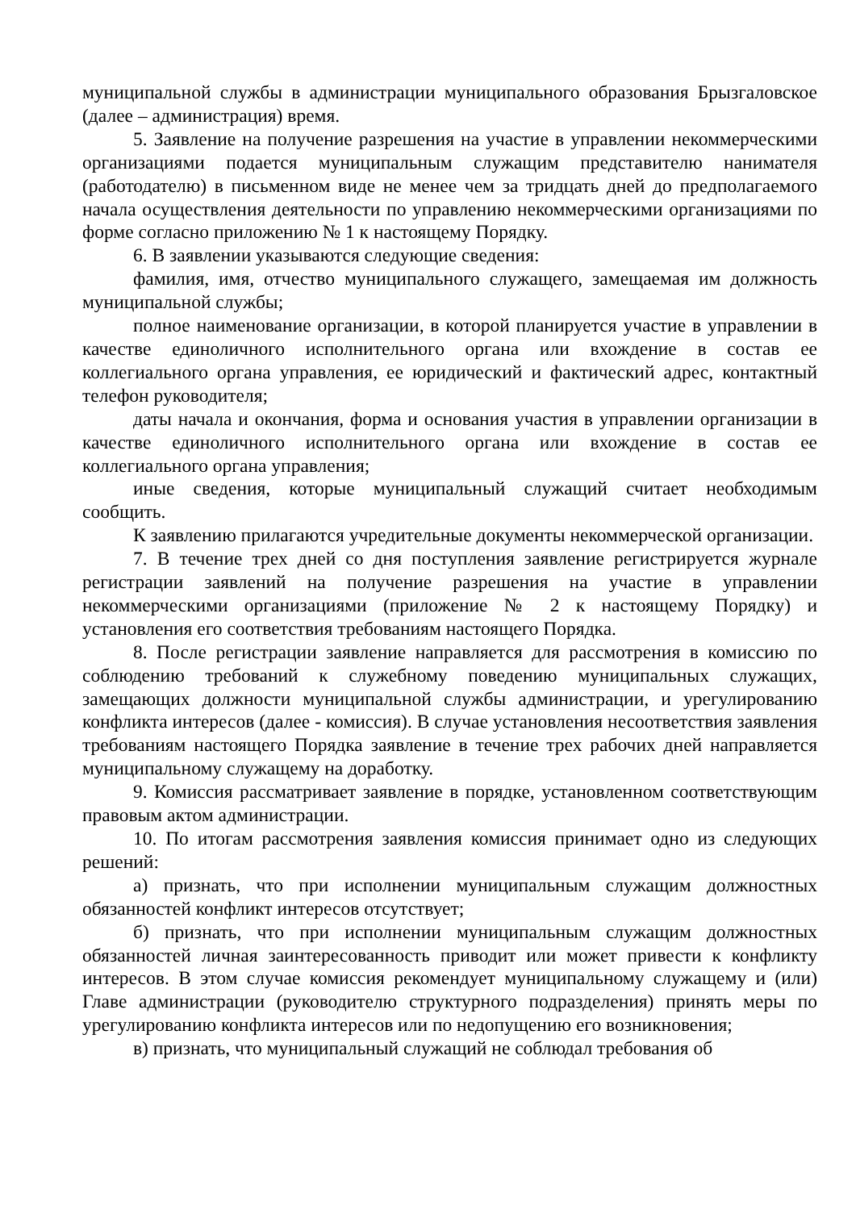муниципальной службы в администрации муниципального образования Брызгаловское (далее – администрация) время.
5. Заявление на получение разрешения на участие в управлении некоммерческими организациями подается муниципальным служащим представителю нанимателя (работодателю) в письменном виде не менее чем за тридцать дней до предполагаемого начала осуществления деятельности по управлению некоммерческими организациями по форме согласно приложению № 1 к настоящему Порядку.
6. В заявлении указываются следующие сведения:
фамилия, имя, отчество муниципального служащего, замещаемая им должность муниципальной службы;
полное наименование организации, в которой планируется участие в управлении в качестве единоличного исполнительного органа или вхождение в состав ее коллегиального органа управления, ее юридический и фактический адрес, контактный телефон руководителя;
даты начала и окончания, форма и основания участия в управлении организации в качестве единоличного исполнительного органа или вхождение в состав ее коллегиального органа управления;
иные сведения, которые муниципальный служащий считает необходимым сообщить.
К заявлению прилагаются учредительные документы некоммерческой организации.
7. В течение трех дней со дня поступления заявление регистрируется журнале регистрации заявлений на получение разрешения на участие в управлении некоммерческими организациями (приложение № 2 к настоящему Порядку) и установления его соответствия требованиям настоящего Порядка.
8. После регистрации заявление направляется для рассмотрения в комиссию по соблюдению требований к служебному поведению муниципальных служащих, замещающих должности муниципальной службы администрации, и урегулированию конфликта интересов (далее - комиссия). В случае установления несоответствия заявления требованиям настоящего Порядка заявление в течение трех рабочих дней направляется муниципальному служащему на доработку.
9. Комиссия рассматривает заявление в порядке, установленном соответствующим правовым актом администрации.
10. По итогам рассмотрения заявления комиссия принимает одно из следующих решений:
а) признать, что при исполнении муниципальным служащим должностных обязанностей конфликт интересов отсутствует;
б) признать, что при исполнении муниципальным служащим должностных обязанностей личная заинтересованность приводит или может привести к конфликту интересов. В этом случае комиссия рекомендует муниципальному служащему и (или) Главе администрации (руководителю структурного подразделения) принять меры по урегулированию конфликта интересов или по недопущению его возникновения;
в) признать, что муниципальный служащий не соблюдал требования об